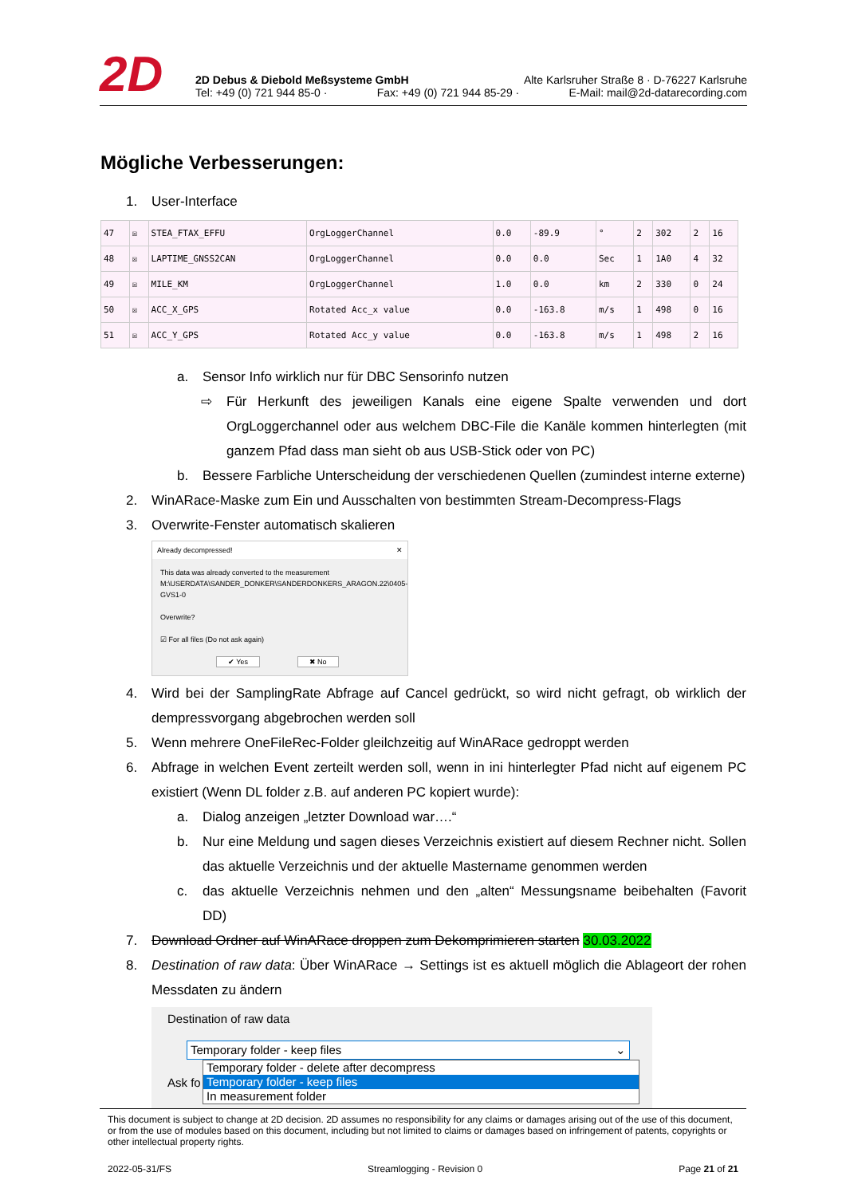2D
2D Debus & Diebold Meßsysteme GmbH Alte Karlsruher Straße 8 · D-76227 Karlsruhe
Tel: +49 (0) 721 944 85-0 · Fax: +49 (0) 721 944 85-29 · E-Mail: mail@2d-datarecording.com
Mögliche Verbesserungen:
1. User-Interface
| 47 | ☒ | STEA_FTAX_EFFU | OrgLoggerChannel | 0.0 | -89.9 | ° | 2 | 302 | 2 | 16 |
| 48 | ☒ | LAPTIME_GNSS2CAN | OrgLoggerChannel | 0.0 | 0.0 | Sec | 1 | 1A0 | 4 | 32 |
| 49 | ☒ | MILE_KM | OrgLoggerChannel | 1.0 | 0.0 | km | 2 | 330 | 0 | 24 |
| 50 | ☒ | ACC_X_GPS | Rotated Acc_x value | 0.0 | -163.8 | m/s | 1 | 498 | 0 | 16 |
| 51 | ☒ | ACC_Y_GPS | Rotated Acc_y value | 0.0 | -163.8 | m/s | 1 | 498 | 2 | 16 |
a. Sensor Info wirklich nur für DBC Sensorinfo nutzen
⇨ Für Herkunft des jeweiligen Kanals eine eigene Spalte verwenden und dort OrgLoggerchannel oder aus welchem DBC-File die Kanäle kommen hinterlegten (mit ganzem Pfad dass man sieht ob aus USB-Stick oder von PC)
b. Bessere Farbliche Unterscheidung der verschiedenen Quellen (zumindest interne externe)
2. WinARace-Maske zum Ein und Ausschalten von bestimmten Stream-Decompress-Flags
3. Overwrite-Fenster automatisch skalieren
Already decompressed! ✕
This data was already converted to the measurement
M:\USERDATA\SANDER_DONKER\SANDERDONKERS_ARAGON.22\0405-GVS1-0
Overwrite?
☑ For all files (Do not ask again)
✔ Yes ✖ No
4. Wird bei der SamplingRate Abfrage auf Cancel gedrückt, so wird nicht gefragt, ob wirklich der dempressvorgang abgebrochen werden soll
5. Wenn mehrere OneFileRec-Folder gleilchzeitig auf WinARace gedroppt werden
6. Abfrage in welchen Event zerteilt werden soll, wenn in ini hinterlegter Pfad nicht auf eigenem PC existiert (Wenn DL folder z.B. auf anderen PC kopiert wurde):
a. Dialog anzeigen „letzter Download war….“
b. Nur eine Meldung und sagen dieses Verzeichnis existiert auf diesem Rechner nicht. Sollen das aktuelle Verzeichnis und der aktuelle Mastername genommen werden
c. das aktuelle Verzeichnis nehmen und den „alten“ Messungsname beibehalten (Favorit DD)
7. Download Ordner auf WinARace droppen zum Dekomprimieren starten 30.03.2022
8. Destination of raw data: Über WinARace → Settings ist es aktuell möglich die Ablageort der rohen Messdaten zu ändern
Destination of raw data
Temporary folder - keep files ⌄
Ask fo
Temporary folder - delete after decompress
Temporary folder - keep files
In measurement folder
This document is subject to change at 2D decision. 2D assumes no responsibility for any claims or damages arising out of the use of this document, or from the use of modules based on this document, including but not limited to claims or damages based on infringement of patents, copyrights or other intellectual property rights.
2022-05-31/FS Streamlogging - Revision 0 Page 21 of 21